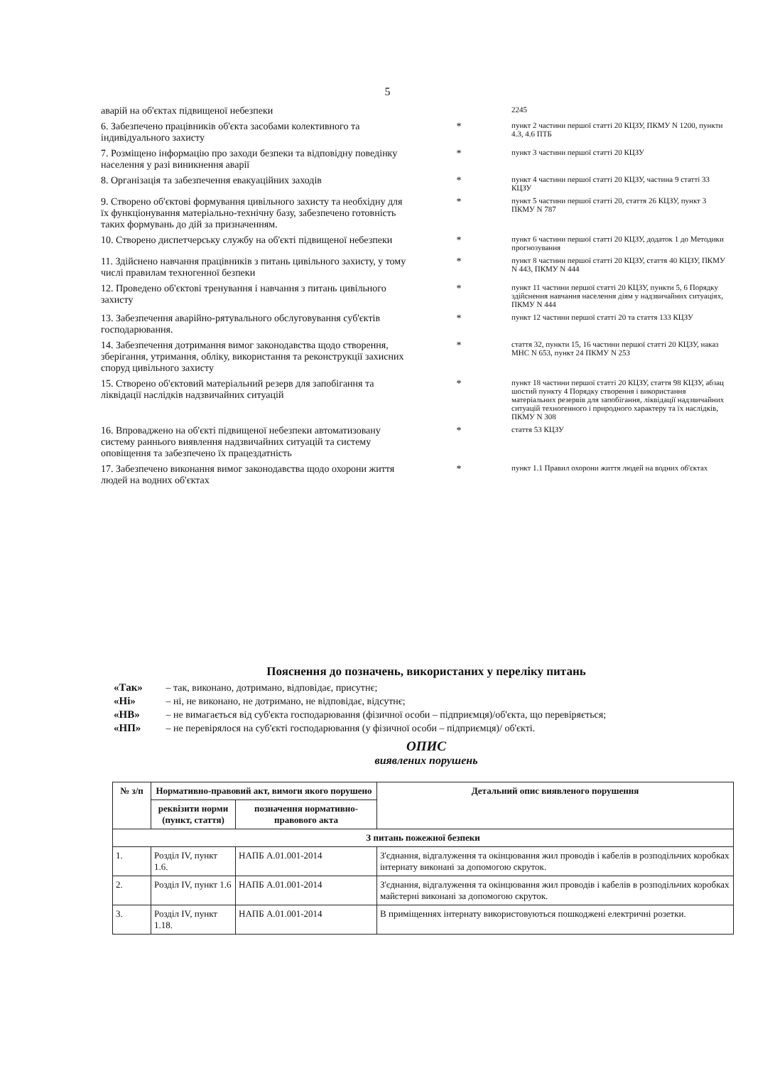5
| аварій на об'єктах підвищеної небезпеки | | 2245 |
| 6. Забезпечено працівників об'єкта засобами колективного та індивідуального захисту | * | пункт 2 частини першої статті 20 КЦЗУ, ПКМУ N 1200, пункти 4.3, 4.6 ПТБ |
| 7. Розміщено інформацію про заходи безпеки та відповідну поведінку населення у разі виникнення аварії | * | пункт 3 частини першої статті 20 КЦЗУ |
| 8. Організація та забезпечення евакуаційних заходів | * | пункт 4 частини першої статті 20 КЦЗУ, частина 9 статті 33 КЦЗУ |
| 9. Створено об'єктові формування цивільного захисту та необхідну для їх функціонування матеріально-технічну базу, забезпечено готовність таких формувань до дій за призначенням. | * | пункт 5 частини першої статті 20, стаття 26 КЦЗУ, пункт 3 ПКМУ N 787 |
| 10. Створено диспетчерську службу на об'єкті підвищеної небезпеки | * | пункт 6 частини першої статті 20 КЦЗУ, додаток 1 до Методики прогнозування |
| 11. Здійснено навчання працівників з питань цивільного захисту, у тому числі правилам техногенної безпеки | * | пункт 8 частини першої статті 20 КЦЗУ, стаття 40 КЦЗУ, ПКМУ N 443, ПКМУ N 444 |
| 12. Проведено об'єктові тренування і навчання з питань цивільного захисту | * | пункт 11 частини першої статті 20 КЦЗУ, пункти 5, 6 Порядку здійснення навчання населення діям у надзвичайних ситуаціях, ПКМУ N 444 |
| 13. Забезпечення аварійно-рятувального обслуговування суб'єктів господарювання. | * | пункт 12 частини першої статті 20 та стаття 133 КЦЗУ |
| 14. Забезпечення дотримання вимог законодавства щодо створення, зберігання, утримання, обліку, використання та реконструкції захисних споруд цивільного захисту | * | стаття 32, пункти 15, 16 частини першої статті 20 КЦЗУ, наказ МНС N 653, пункт 24 ПКМУ N 253 |
| 15. Створено об'єктовий матеріальний резерв для запобігання та ліквідації наслідків надзвичайних ситуацій | * | пункт 18 частини першої статті 20 КЦЗУ, стаття 98 КЦЗУ, абзац шостий пункту 4 Порядку створення і використання матеріальних резервів для запобігання, ліквідації надзвичайних ситуацій техногенного і природного характеру та їх наслідків, ПКМУ N 308 |
| 16. Впроваджено на об'єкті підвищеної небезпеки автоматизовану систему раннього виявлення надзвичайних ситуацій та систему оповіщення та забезпечено їх працездатність | * | стаття 53 КЦЗУ |
| 17. Забезпечено виконання вимог законодавства щодо охорони життя людей на водних об'єктах | * | пункт 1.1 Правил охорони життя людей на водних об'єктах |
Пояснення до позначень, використаних у переліку питань
«Так» – так, виконано, дотримано, відповідає, присутнє;
«Ні» – ні, не виконано, не дотримано, не відповідає, відсутнє;
«НВ» – не вимагається від суб'єкта господарювання (фізичної особи – підприємця)/об'єкта, що перевіряється;
«НП» – не перевірялося на суб'єкті господарювання (у фізичної особи – підприємця)/ об'єкті.
ОПИС
виявлених порушень
| № з/п | Нормативно-правовий акт, вимоги якого порушено | | Детальний опис виявленого порушення |
| --- | --- | --- | --- |
| | реквізити норми (пункт, стаття) | позначення нормативно-правового акта | |
| З питань пожежної безпеки | | | |
| 1. | Розділ IV, пункт 1.6. | НАПБ А.01.001-2014 | З'єднання, відгалуження та окінцювання жил проводів і кабелів в розподільчих коробках інтернату виконані за допомогою скруток. |
| 2. | Розділ IV, пункт 1.6 | НАПБ А.01.001-2014 | З'єднання, відгалуження та окінцювання жил проводів і кабелів в розподільчих коробках майстерні виконані за допомогою скруток. |
| 3. | Розділ IV, пункт 1.18. | НАПБ А.01.001-2014 | В приміщеннях інтернату використовуються пошкоджені електричні розетки. |